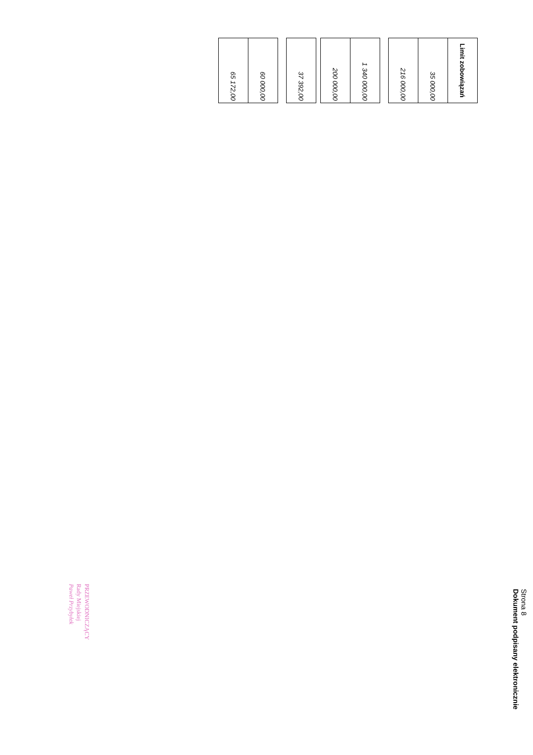| Limit zobowiązań |
| --- |
| 35 000,00 |
| 216 000,00 |
| 1 340 000,00 |
| 200 000,00 |
| 37 392,00 |
| 60 000,00 |
| 65 172,00 |
Strona 8
Dokument podpisany elektronicznie
PRZEWODNICZĄCY
Rady Miejskiej
Paweł Przybyłek